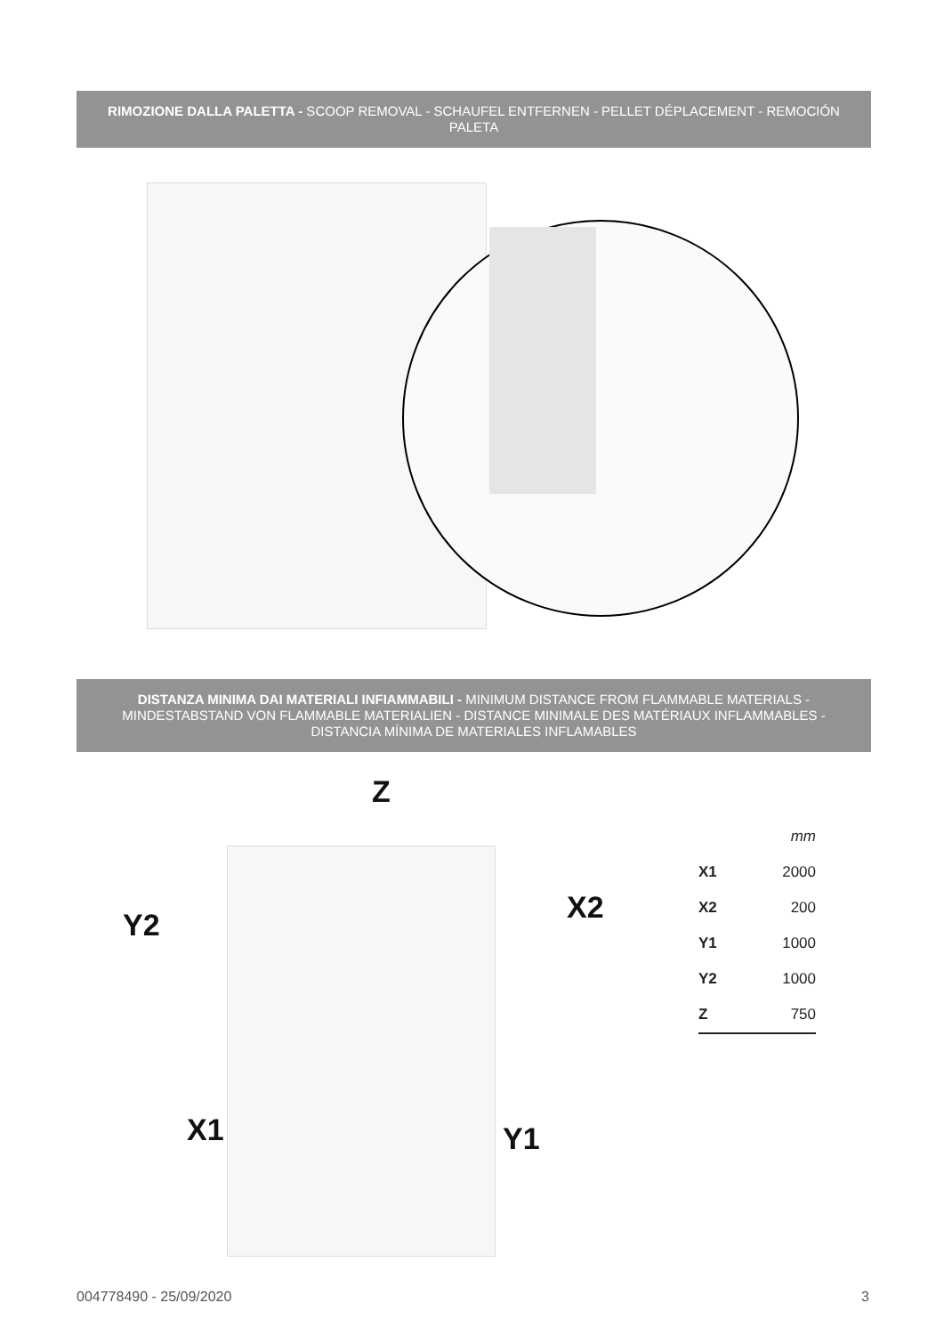RIMOZIONE DALLA PALETTA - SCOOP REMOVAL - SCHAUFEL ENTFERNEN - PELLET DÉPLACEMENT - REMOCIÓN PALETA
DISTANZA MINIMA DAI MATERIALI INFIAMMABILI - MINIMUM DISTANCE FROM FLAMMABLE MATERIALS - MINDESTABSTAND VON FLAMMABLE MATERIALIEN - DISTANCE MINIMALE DES MATÉRIAUX INFLAMMABLES - DISTANCIA MÍNIMA DE MATERIALES INFLAMABLES
Z
Y2 X2
X1 Y1
| | mm |
| X1 | 2000 |
| X2 | 200 |
| Y1 | 1000 |
| Y2 | 1000 |
| Z | 750 |
004778490 - 25/09/2020 3